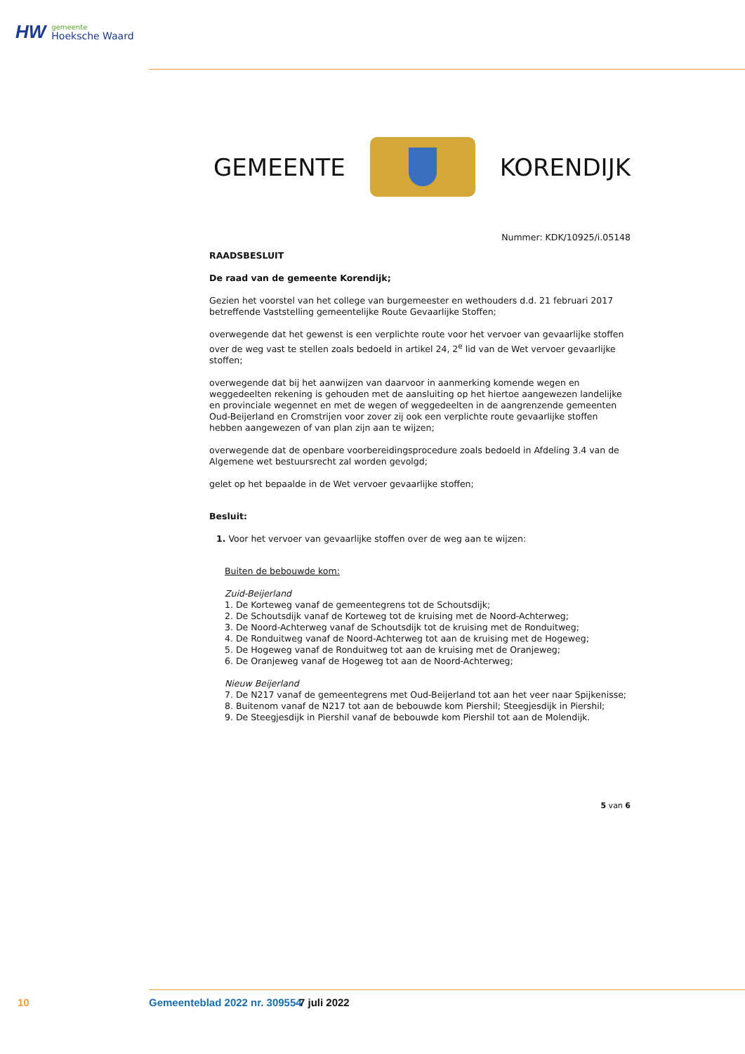HW
gemeente
Hoeksche Waard
GEMEENTE KORENDIJK
Nummer: KDK/10925/i.05148
RAADSBESLUIT
De raad van de gemeente Korendijk;
Gezien het voorstel van het college van burgemeester en wethouders d.d. 21 februari 2017 betreffende Vaststelling gemeentelijke Route Gevaarlijke Stoffen;
overwegende dat het gewenst is een verplichte route voor het vervoer van gevaarlijke stoffen over de weg vast te stellen zoals bedoeld in artikel 24, 2<sup>e</sup> lid van de Wet vervoer gevaarlijke stoffen;
overwegende dat bij het aanwijzen van daarvoor in aanmerking komende wegen en weggedeelten rekening is gehouden met de aansluiting op het hiertoe aangewezen landelijke en provinciale wegennet en met de wegen of weggedeelten in de aangrenzende gemeenten Oud-Beijerland en Cromstrijen voor zover zij ook een verplichte route gevaarlijke stoffen hebben aangewezen of van plan zijn aan te wijzen;
overwegende dat de openbare voorbereidingsprocedure zoals bedoeld in Afdeling 3.4 van de Algemene wet bestuursrecht zal worden gevolgd;
gelet op het bepaalde in de Wet vervoer gevaarlijke stoffen;
Besluit:
1. Voor het vervoer van gevaarlijke stoffen over de weg aan te wijzen:
Buiten de bebouwde kom:
Zuid-Beijerland
1. De Korteweg vanaf de gemeentegrens tot de Schoutsdijk;
2. De Schoutsdijk vanaf de Korteweg tot de kruising met de Noord-Achterweg;
3. De Noord-Achterweg vanaf de Schoutsdijk tot de kruising met de Ronduitweg;
4. De Ronduitweg vanaf de Noord-Achterweg tot aan de kruising met de Hogeweg;
5. De Hogeweg vanaf de Ronduitweg tot aan de kruising met de Oranjeweg;
6. De Oranjeweg vanaf de Hogeweg tot aan de Noord-Achterweg;
Nieuw Beijerland
7. De N217 vanaf de gemeentegrens met Oud-Beijerland tot aan het veer naar Spijkenisse;
8. Buitenom vanaf de N217 tot aan de bebouwde kom Piershil; Steegjesdijk in Piershil;
9. De Steegjesdijk in Piershil vanaf de bebouwde kom Piershil tot aan de Molendijk.
5 van 6
10 Gemeenteblad 2022 nr. 309554 7 juli 2022